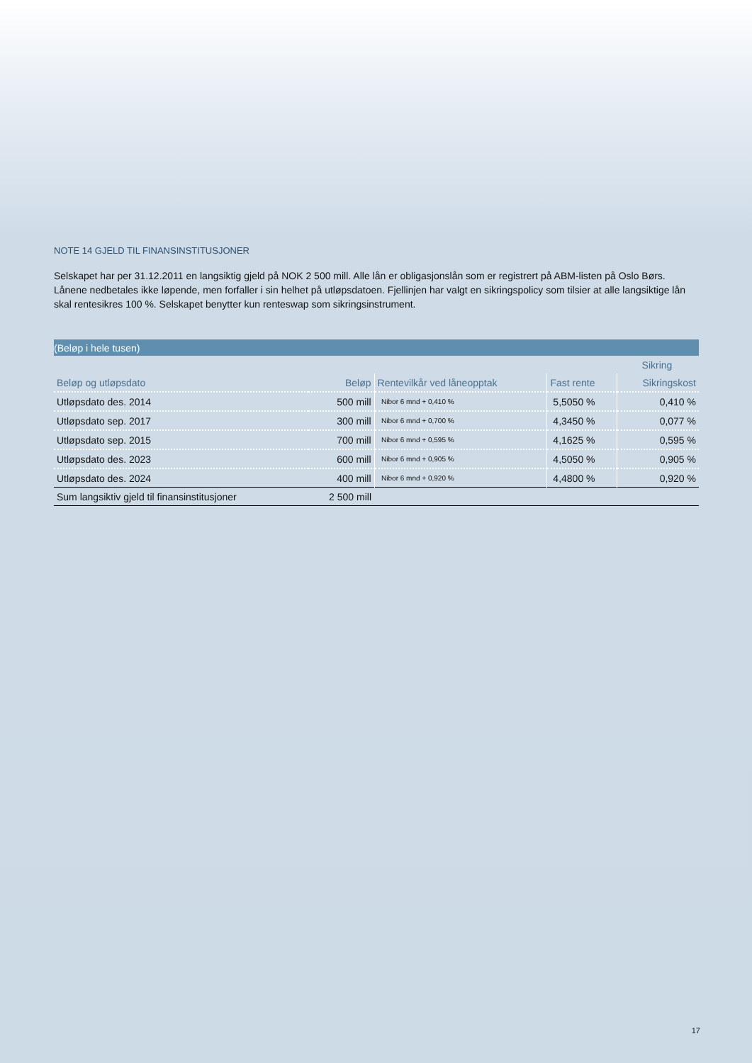NOTE 14 GJELD TIL FINANSINSTITUSJONER
Selskapet har per 31.12.2011 en langsiktig gjeld på NOK 2 500 mill. Alle lån er obligasjonslån som er registrert på ABM-listen på Oslo Børs. Lånene nedbetales ikke løpende, men forfaller i sin helhet på utløpsdatoen. Fjellinjen har valgt en sikringspolicy som tilsier at alle langsiktige lån skal rentesikres 100 %. Selskapet benytter kun renteswap som sikringsinstrument.
| (Beløp i hele tusen) | | | | |
| | | | Sikring | |
| Beløp og utløpsdato | Beløp | Rentevilkår ved låneopptak | Fast rente | Sikringskost |
| Utløpsdato des. 2014 | 500 mill | Nibor 6 mnd + 0,410 % | 5,5050 % | 0,410 % |
| Utløpsdato sep. 2017 | 300 mill | Nibor 6 mnd + 0,700 % | 4,3450 % | 0,077 % |
| Utløpsdato sep. 2015 | 700 mill | Nibor 6 mnd + 0,595 % | 4,1625 % | 0,595 % |
| Utløpsdato des. 2023 | 600 mill | Nibor 6 mnd + 0,905 % | 4,5050 % | 0,905 % |
| Utløpsdato des. 2024 | 400 mill | Nibor 6 mnd + 0,920 % | 4,4800 % | 0,920 % |
| Sum langsiktiv gjeld til finansinstitusjoner | 2 500 mill | | | |
17